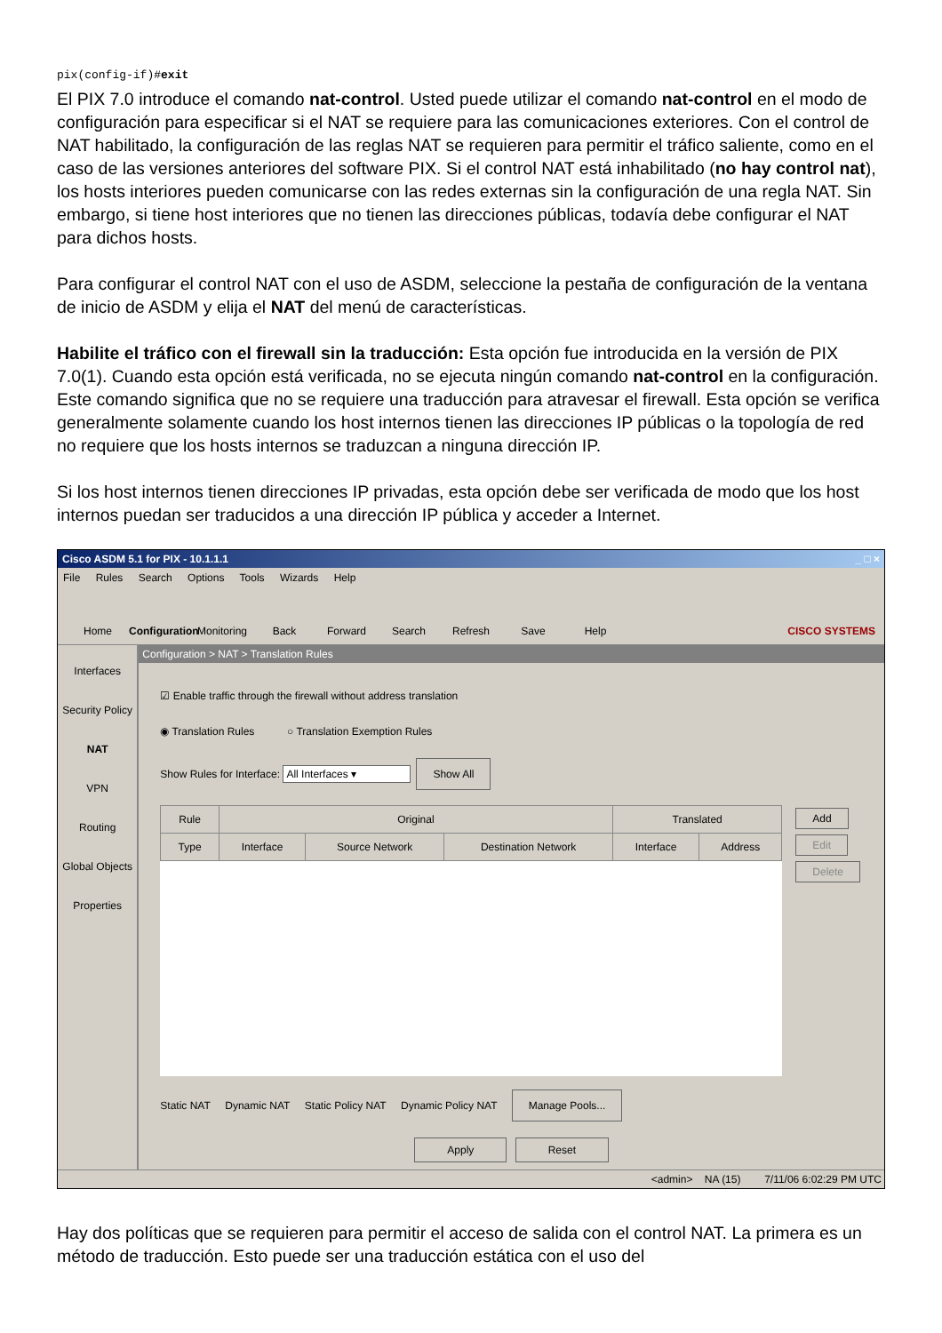pix(config-if)#exit
El PIX 7.0 introduce el comando nat-control. Usted puede utilizar el comando nat-control en el modo de configuración para especificar si el NAT se requiere para las comunicaciones exteriores. Con el control de NAT habilitado, la configuración de las reglas NAT se requieren para permitir el tráfico saliente, como en el caso de las versiones anteriores del software PIX. Si el control NAT está inhabilitado (no hay control nat), los hosts interiores pueden comunicarse con las redes externas sin la configuración de una regla NAT. Sin embargo, si tiene host interiores que no tienen las direcciones públicas, todavía debe configurar el NAT para dichos hosts.
Para configurar el control NAT con el uso de ASDM, seleccione la pestaña de configuración de la ventana de inicio de ASDM y elija el NAT del menú de características.
Habilite el tráfico con el firewall sin la traducción: Esta opción fue introducida en la versión de PIX 7.0(1). Cuando esta opción está verificada, no se ejecuta ningún comando nat-control en la configuración. Este comando significa que no se requiere una traducción para atravesar el firewall. Esta opción se verifica generalmente solamente cuando los host internos tienen las direcciones IP públicas o la topología de red no requiere que los hosts internos se traduzcan a ninguna dirección IP.
Si los host internos tienen direcciones IP privadas, esta opción debe ser verificada de modo que los host internos puedan ser traducidos a una dirección IP pública y acceder a Internet.
Cisco ASDM 5.1 for PIX - 10.1.1.1 _ □ ×
File Rules Search Options Tools Wizards Help
Home
Configuration
Monitoring
Back
Forward
Search
Refresh
Save
Help
CISCO SYSTEMS
Interfaces
Security Policy
NAT
VPN
Routing
Global Objects
Properties
Configuration > NAT > Translation Rules
☑ Enable traffic through the firewall without address translation
◉ Translation Rules ○ Translation Exemption Rules
Show Rules for Interface: All Interfaces ▾ Show All
| Rule | Original | | | Translated | |
| --- | --- | --- | --- | --- | --- |
| Type | Interface | Source Network | Destination Network | Interface | Address |
Add
Edit
Delete
Static NAT Dynamic NAT Static Policy NAT Dynamic Policy NAT Manage Pools...
Apply Reset
<admin> NA (15) 7/11/06 6:02:29 PM UTC
Hay dos políticas que se requieren para permitir el acceso de salida con el control NAT. La primera es un método de traducción. Esto puede ser una traducción estática con el uso del